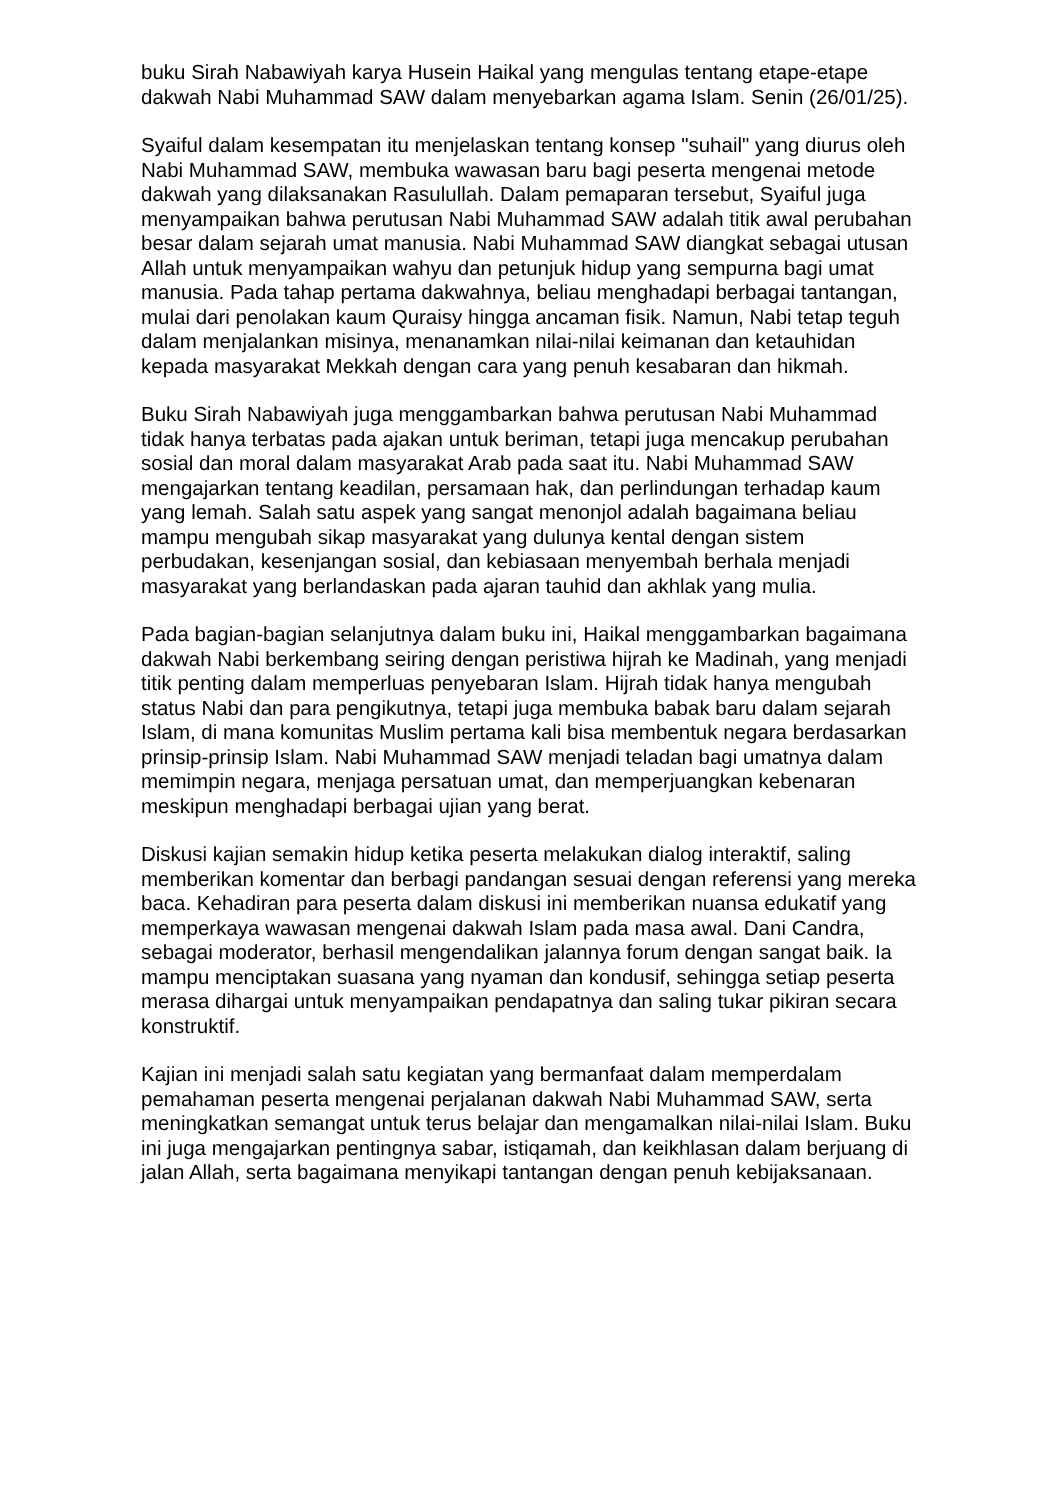buku Sirah Nabawiyah karya Husein Haikal yang mengulas tentang etape-etape dakwah Nabi Muhammad SAW dalam menyebarkan agama Islam. Senin (26/01/25).
Syaiful dalam kesempatan itu menjelaskan tentang konsep "suhail" yang diurus oleh Nabi Muhammad SAW, membuka wawasan baru bagi peserta mengenai metode dakwah yang dilaksanakan Rasulullah. Dalam pemaparan tersebut, Syaiful juga menyampaikan bahwa perutusan Nabi Muhammad SAW adalah titik awal perubahan besar dalam sejarah umat manusia. Nabi Muhammad SAW diangkat sebagai utusan Allah untuk menyampaikan wahyu dan petunjuk hidup yang sempurna bagi umat manusia. Pada tahap pertama dakwahnya, beliau menghadapi berbagai tantangan, mulai dari penolakan kaum Quraisy hingga ancaman fisik. Namun, Nabi tetap teguh dalam menjalankan misinya, menanamkan nilai-nilai keimanan dan ketauhidan kepada masyarakat Mekkah dengan cara yang penuh kesabaran dan hikmah.
Buku Sirah Nabawiyah juga menggambarkan bahwa perutusan Nabi Muhammad tidak hanya terbatas pada ajakan untuk beriman, tetapi juga mencakup perubahan sosial dan moral dalam masyarakat Arab pada saat itu. Nabi Muhammad SAW mengajarkan tentang keadilan, persamaan hak, dan perlindungan terhadap kaum yang lemah. Salah satu aspek yang sangat menonjol adalah bagaimana beliau mampu mengubah sikap masyarakat yang dulunya kental dengan sistem perbudakan, kesenjangan sosial, dan kebiasaan menyembah berhala menjadi masyarakat yang berlandaskan pada ajaran tauhid dan akhlak yang mulia.
Pada bagian-bagian selanjutnya dalam buku ini, Haikal menggambarkan bagaimana dakwah Nabi berkembang seiring dengan peristiwa hijrah ke Madinah, yang menjadi titik penting dalam memperluas penyebaran Islam. Hijrah tidak hanya mengubah status Nabi dan para pengikutnya, tetapi juga membuka babak baru dalam sejarah Islam, di mana komunitas Muslim pertama kali bisa membentuk negara berdasarkan prinsip-prinsip Islam. Nabi Muhammad SAW menjadi teladan bagi umatnya dalam memimpin negara, menjaga persatuan umat, dan memperjuangkan kebenaran meskipun menghadapi berbagai ujian yang berat.
Diskusi kajian semakin hidup ketika peserta melakukan dialog interaktif, saling memberikan komentar dan berbagi pandangan sesuai dengan referensi yang mereka baca. Kehadiran para peserta dalam diskusi ini memberikan nuansa edukatif yang memperkaya wawasan mengenai dakwah Islam pada masa awal. Dani Candra, sebagai moderator, berhasil mengendalikan jalannya forum dengan sangat baik. Ia mampu menciptakan suasana yang nyaman dan kondusif, sehingga setiap peserta merasa dihargai untuk menyampaikan pendapatnya dan saling tukar pikiran secara konstruktif.
Kajian ini menjadi salah satu kegiatan yang bermanfaat dalam memperdalam pemahaman peserta mengenai perjalanan dakwah Nabi Muhammad SAW, serta meningkatkan semangat untuk terus belajar dan mengamalkan nilai-nilai Islam. Buku ini juga mengajarkan pentingnya sabar, istiqamah, dan keikhlasan dalam berjuang di jalan Allah, serta bagaimana menyikapi tantangan dengan penuh kebijaksanaan.